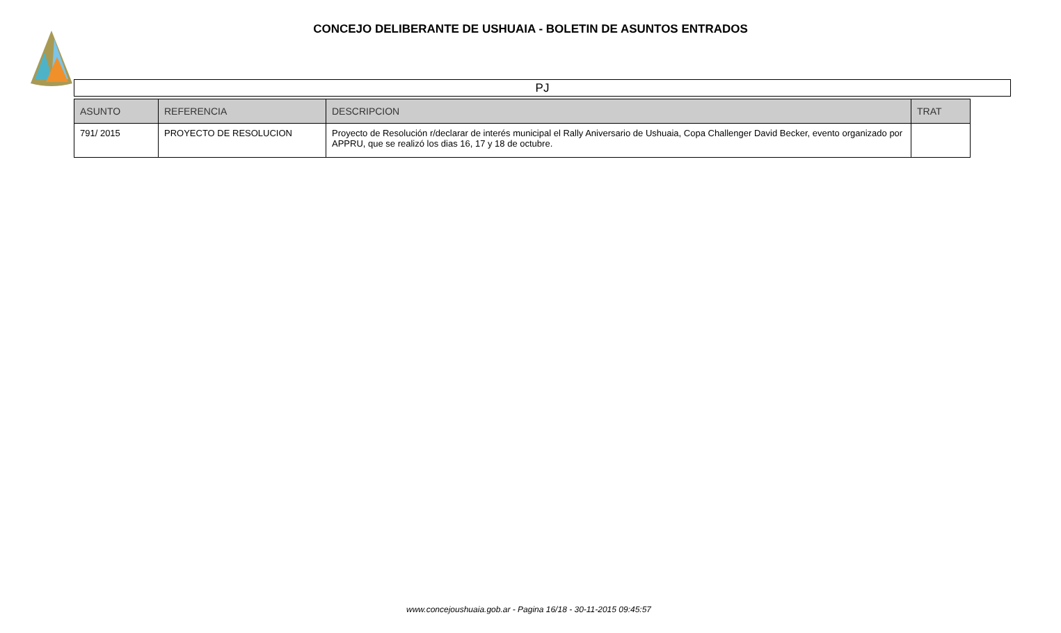CONCEJO DELIBERANTE DE USHUAIA - BOLETIN DE ASUNTOS ENTRADOS
PJ
| ASUNTO | REFERENCIA | DESCRIPCION | TRAT |
| --- | --- | --- | --- |
| 791/ 2015 | PROYECTO DE RESOLUCION | Proyecto de Resolución r/declarar de interés municipal el Rally Aniversario de Ushuaia, Copa Challenger David Becker, evento organizado por APPRU, que se realizó los dias 16, 17 y 18 de octubre. | |
www.concejoushuaia.gob.ar - Pagina 16/18 - 30-11-2015 09:45:57